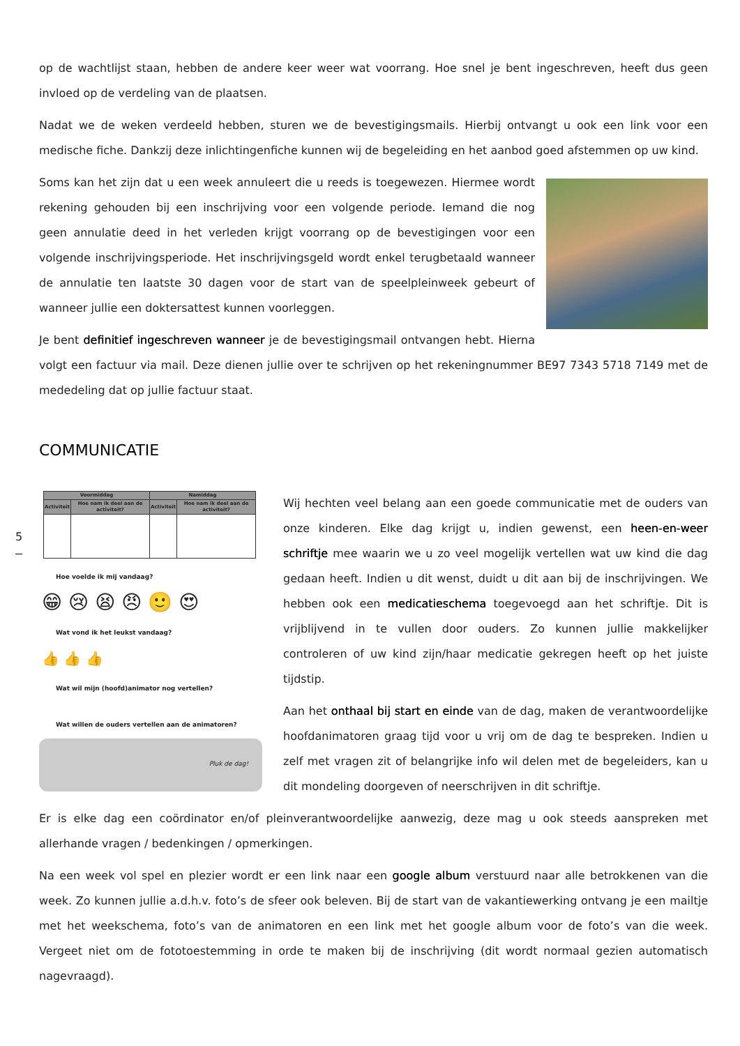op de wachtlijst staan, hebben de andere keer weer wat voorrang. Hoe snel je bent ingeschreven, heeft dus geen invloed op de verdeling van de plaatsen.
Nadat we de weken verdeeld hebben, sturen we de bevestigingsmails. Hierbij ontvangt u ook een link voor een medische fiche. Dankzij deze inlichtingenfiche kunnen wij de begeleiding en het aanbod goed afstemmen op uw kind.
Soms kan het zijn dat u een week annuleert die u reeds is toegewezen. Hiermee wordt rekening gehouden bij een inschrijving voor een volgende periode. Iemand die nog geen annulatie deed in het verleden krijgt voorrang op de bevestigingen voor een volgende inschrijvingsperiode. Het inschrijvingsgeld wordt enkel terugbetaald wanneer de annulatie ten laatste 30 dagen voor de start van de speelpleinweek gebeurt of wanneer jullie een doktersattest kunnen voorleggen.
Je bent definitief ingeschreven wanneer je de bevestigingsmail ontvangen hebt. Hierna volgt een factuur via mail. Deze dienen jullie over te schrijven op het rekeningnummer BE97 7343 5718 7149 met de mededeling dat op jullie factuur staat.
COMMUNICATIE
| Voormiddag | | Namiddag | |
| --- | --- | --- | --- |
| Activiteit | Hoe nam ik deel aan de activiteit? | Activiteit | Hoe nam ik deel aan de activiteit? |
Hoe voelde ik mij vandaag?
😁 😢 😫 😠 🙂 😍
Wat vond ik het leukst vandaag?
👍 👍 👍
Wat wil mijn (hoofd)animator nog vertellen?
Wat willen de ouders vertellen aan de animatoren?
Pluk de dag!
Wij hechten veel belang aan een goede communicatie met de ouders van onze kinderen. Elke dag krijgt u, indien gewenst, een heen-en-weer schriftje mee waarin we u zo veel mogelijk vertellen wat uw kind die dag gedaan heeft. Indien u dit wenst, duidt u dit aan bij de inschrijvingen. We hebben ook een medicatieschema toegevoegd aan het schriftje. Dit is vrijblijvend in te vullen door ouders. Zo kunnen jullie makkelijker controleren of uw kind zijn/haar medicatie gekregen heeft op het juiste tijdstip.
Aan het onthaal bij start en einde van de dag, maken de verantwoordelijke hoofdanimatoren graag tijd voor u vrij om de dag te bespreken. Indien u zelf met vragen zit of belangrijke info wil delen met de begeleiders, kan u dit mondeling doorgeven of neerschrijven in dit schriftje.
Er is elke dag een coördinator en/of pleinverantwoordelijke aanwezig, deze mag u ook steeds aanspreken met allerhande vragen / bedenkingen / opmerkingen.
Na een week vol spel en plezier wordt er een link naar een google album verstuurd naar alle betrokkenen van die week. Zo kunnen jullie a.d.h.v. foto’s de sfeer ook beleven. Bij de start van de vakantiewerking ontvang je een mailtje met het weekschema, foto’s van de animatoren en een link met het google album voor de foto’s van die week. Vergeet niet om de fototoestemming in orde te maken bij de inschrijving (dit wordt normaal gezien automatisch nagevraagd).
5